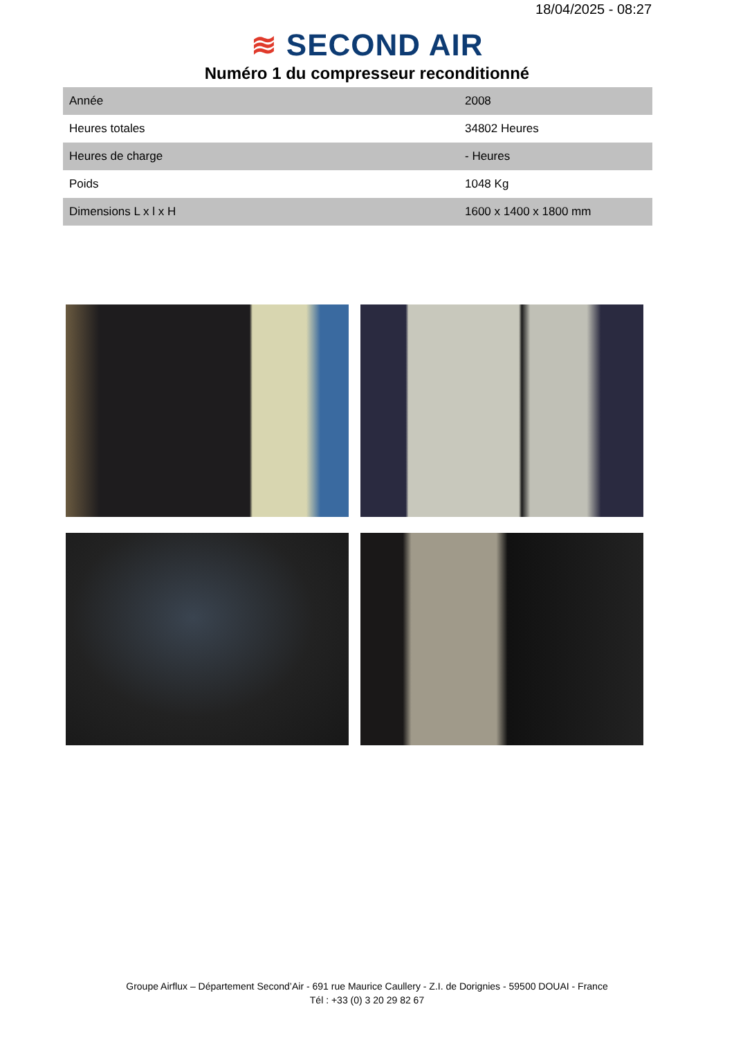18/04/2025 - 08:27
≋ SECOND AIR
Numéro 1 du compresseur reconditionné
| Année | 2008 |
| Heures totales | 34802 Heures |
| Heures de charge | - Heures |
| Poids | 1048 Kg |
| Dimensions L x l x H | 1600 x 1400 x 1800 mm |
Groupe Airflux – Département Second’Air - 691 rue Maurice Caullery - Z.I. de Dorignies - 59500 DOUAI - France
Tél : +33 (0) 3 20 29 82 67